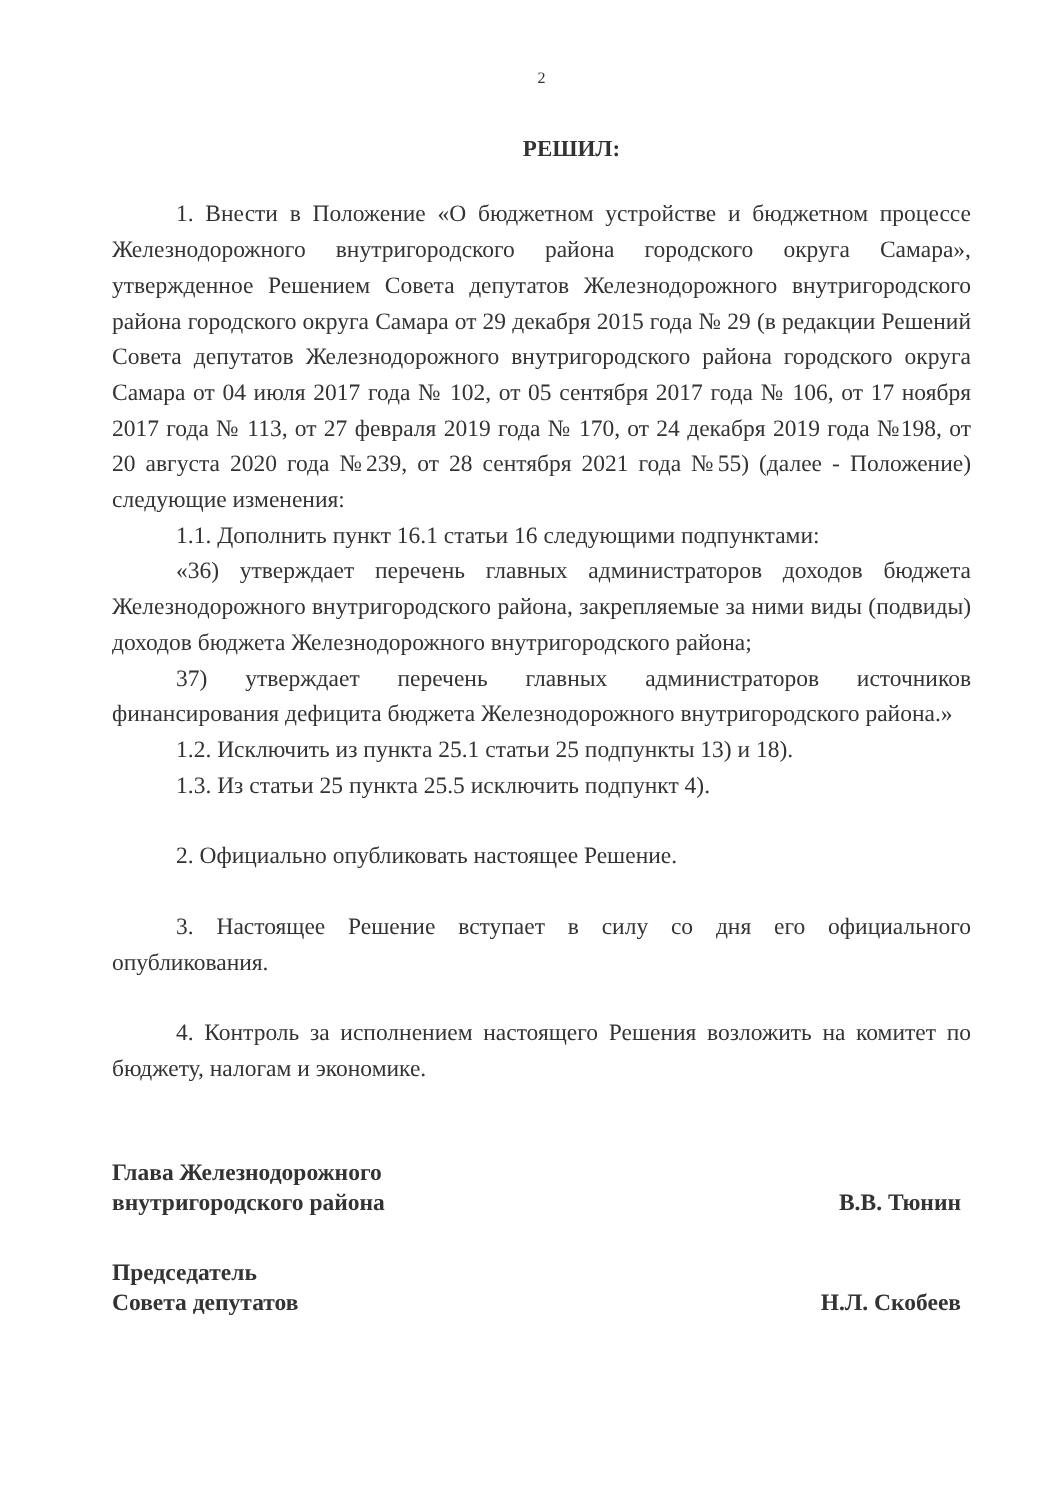2
РЕШИЛ:
1. Внести в Положение «О бюджетном устройстве и бюджетном процессе Железнодорожного внутригородского района городского округа Самара», утвержденное Решением Совета депутатов Железнодорожного внутригородского района городского округа Самара от 29 декабря 2015 года № 29 (в редакции Решений Совета депутатов Железнодорожного внутригородского района городского округа Самара от 04 июля 2017 года № 102, от 05 сентября 2017 года № 106, от 17 ноября 2017 года № 113, от 27 февраля 2019 года № 170, от 24 декабря 2019 года №198, от 20 августа 2020 года №239, от 28 сентября 2021 года №55) (далее - Положение) следующие изменения:
1.1. Дополнить пункт 16.1 статьи 16 следующими подпунктами:
«36) утверждает перечень главных администраторов доходов бюджета Железнодорожного внутригородского района, закрепляемые за ними виды (подвиды) доходов бюджета Железнодорожного внутригородского района;
37) утверждает перечень главных администраторов источников финансирования дефицита бюджета Железнодорожного внутригородского района.»
1.2. Исключить из пункта 25.1 статьи 25 подпункты 13) и 18).
1.3. Из статьи 25 пункта 25.5 исключить подпункт 4).
2. Официально опубликовать настоящее Решение.
3. Настоящее Решение вступает в силу со дня его официального опубликования.
4. Контроль за исполнением настоящего Решения возложить на комитет по бюджету, налогам и экономике.
Глава Железнодорожного
внутригородского района
В.В. Тюнин
Председатель
Совета депутатов
Н.Л. Скобеев